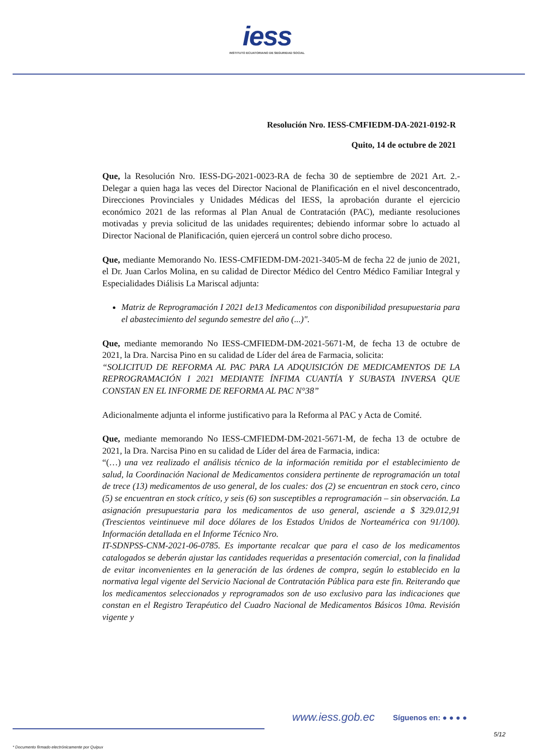iess
INSTITUTO ECUATORIANO DE SEGURIDAD SOCIAL
Resolución Nro. IESS-CMFIEDM-DA-2021-0192-R
Quito, 14 de octubre de 2021
Que, la Resolución Nro. IESS-DG-2021-0023-RA de fecha 30 de septiembre de 2021 Art. 2.- Delegar a quien haga las veces del Director Nacional de Planificación en el nivel desconcentrado, Direcciones Provinciales y Unidades Médicas del IESS, la aprobación durante el ejercicio económico 2021 de las reformas al Plan Anual de Contratación (PAC), mediante resoluciones motivadas y previa solicitud de las unidades requirentes; debiendo informar sobre lo actuado al Director Nacional de Planificación, quien ejercerá un control sobre dicho proceso.
Que, mediante Memorando No. IESS-CMFIEDM-DM-2021-3405-M de fecha 22 de junio de 2021, el Dr. Juan Carlos Molina, en su calidad de Director Médico del Centro Médico Familiar Integral y Especialidades Diálisis La Mariscal adjunta:
Matriz de Reprogramación I 2021 de13 Medicamentos con disponibilidad presupuestaria para el abastecimiento del segundo semestre del año (...)".
Que, mediante memorando No IESS-CMFIEDM-DM-2021-5671-M, de fecha 13 de octubre de 2021, la Dra. Narcisa Pino en su calidad de Líder del área de Farmacia, solicita:
“SOLICITUD DE REFORMA AL PAC PARA LA ADQUISICIÓN DE MEDICAMENTOS DE LA REPROGRAMACIÓN I 2021 MEDIANTE ÍNFIMA CUANTÍA Y SUBASTA INVERSA QUE CONSTAN EN EL INFORME DE REFORMA AL PAC N°38”
Adicionalmente adjunta el informe justificativo para la Reforma al PAC y Acta de Comité.
Que, mediante memorando No IESS-CMFIEDM-DM-2021-5671-M, de fecha 13 de octubre de 2021, la Dra. Narcisa Pino en su calidad de Líder del área de Farmacia, indica:
“(…) una vez realizado el análisis técnico de la información remitida por el establecimiento de salud, la Coordinación Nacional de Medicamentos considera pertinente de reprogramación un total de trece (13) medicamentos de uso general, de los cuales: dos (2) se encuentran en stock cero, cinco (5) se encuentran en stock crítico, y seis (6) son susceptibles a reprogramación – sin observación. La asignación presupuestaria para los medicamentos de uso general, asciende a $ 329.012,91 (Trescientos veintinueve mil doce dólares de los Estados Unidos de Norteamérica con 91/100). Información detallada en el Informe Técnico Nro.
IT-SDNPSS-CNM-2021-06-0785. Es importante recalcar que para el caso de los medicamentos catalogados se deberán ajustar las cantidades requeridas a presentación comercial, con la finalidad de evitar inconvenientes en la generación de las órdenes de compra, según lo establecido en la normativa legal vigente del Servicio Nacional de Contratación Pública para este fin. Reiterando que los medicamentos seleccionados y reprogramados son de uso exclusivo para las indicaciones que constan en el Registro Terapéutico del Cuadro Nacional de Medicamentos Básicos 10ma. Revisión vigente y
www.iess.gob.ec Síguenos en: ● ● ● ●
5/12
* Documento firmado electrónicamente por Quipux